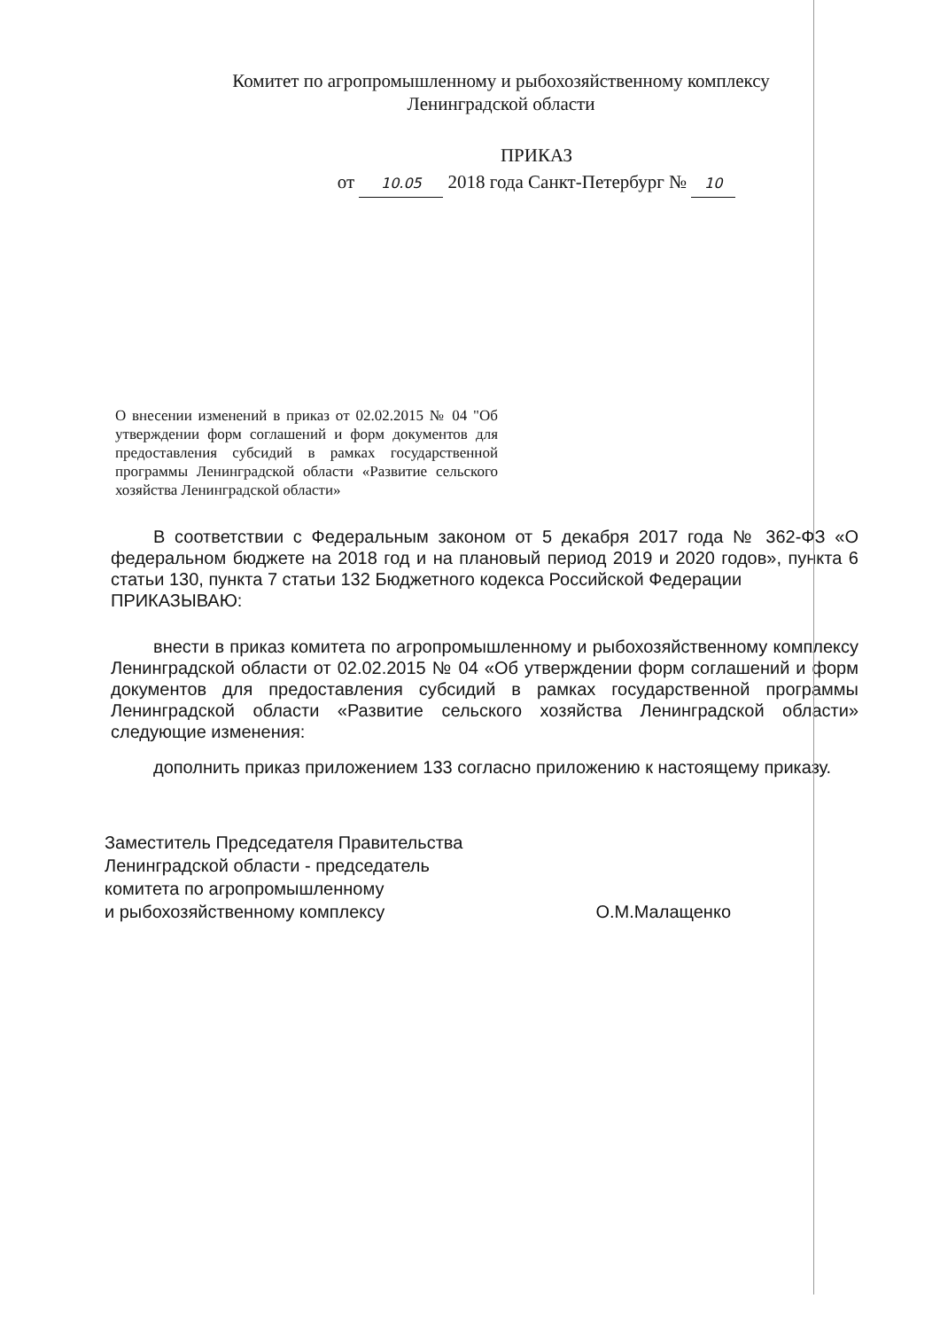Комитет по агропромышленному и рыбохозяйственному комплексу
Ленинградской области
ПРИКАЗ
от 10.05 2018 года Санкт-Петербург № 10
О внесении изменений в приказ от 02.02.2015 № 04 "Об утверждении форм соглашений и форм документов для предоставления субсидий в рамках государственной программы Ленинградской области «Развитие сельского хозяйства Ленинградской области»
В соответствии с Федеральным законом от 5 декабря 2017 года № 362-ФЗ «О федеральном бюджете на 2018 год и на плановый период 2019 и 2020 годов», пункта 6 статьи 130, пункта 7 статьи 132 Бюджетного кодекса Российской Федерации
ПРИКАЗЫВАЮ:
внести в приказ комитета по агропромышленному и рыбохозяйственному комплексу Ленинградской области от 02.02.2015 № 04 «Об утверждении форм соглашений и форм документов для предоставления субсидий в рамках государственной программы Ленинградской области «Развитие сельского хозяйства Ленинградской области» следующие изменения:
дополнить приказ приложением 133 согласно приложению к настоящему приказу.
Заместитель Председателя Правительства
Ленинградской области - председатель
комитета по агропромышленному
и рыбохозяйственному комплексу
О.М.Малащенко